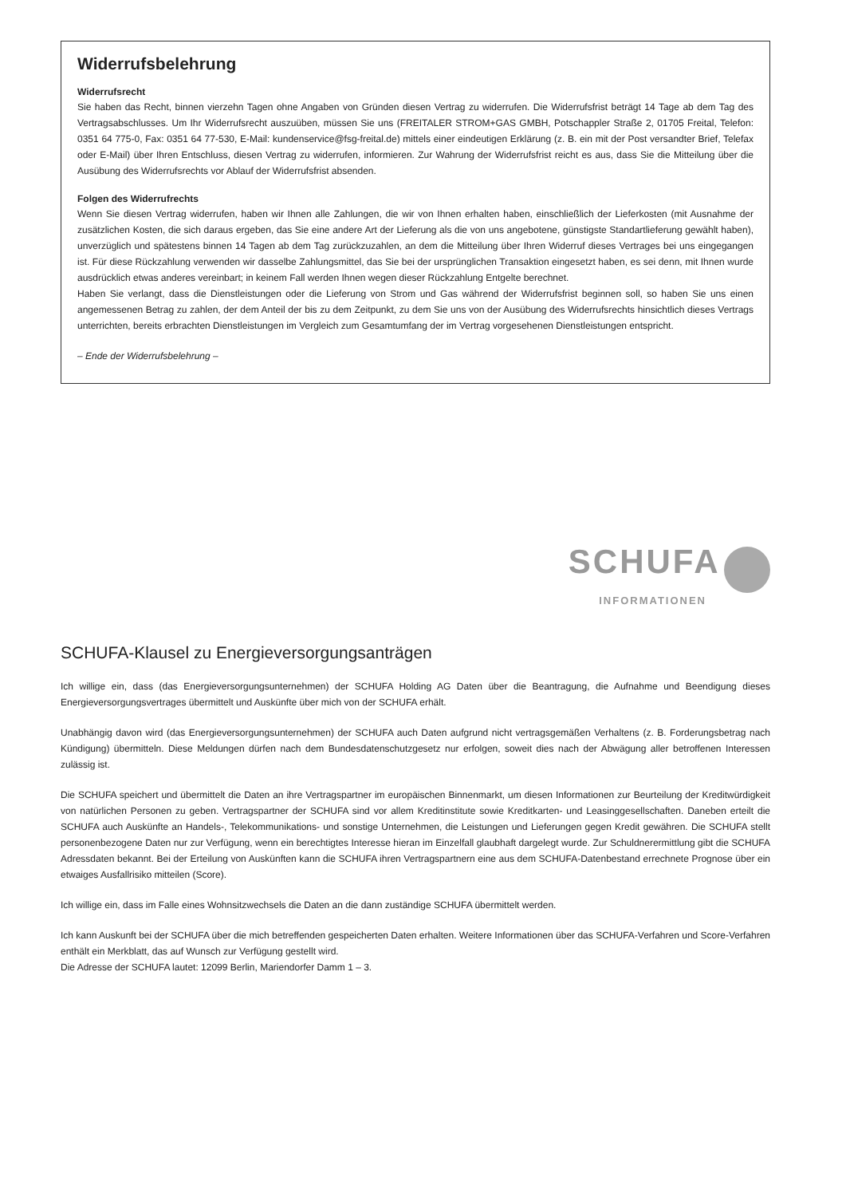Widerrufsbelehrung
Widerrufsrecht
Sie haben das Recht, binnen vierzehn Tagen ohne Angaben von Gründen diesen Vertrag zu widerrufen. Die Widerrufsfrist beträgt 14 Tage ab dem Tag des Vertragsabschlusses. Um Ihr Widerrufsrecht auszuüben, müssen Sie uns (FREITALER STROM+GAS GMBH, Potschappler Straße 2, 01705 Freital, Telefon: 0351 64 775-0, Fax: 0351 64 77-530, E-Mail: kundenservice@fsg-freital.de) mittels einer eindeutigen Erklärung (z. B. ein mit der Post versandter Brief, Telefax oder E-Mail) über Ihren Entschluss, diesen Vertrag zu widerrufen, informieren. Zur Wahrung der Widerrufsfrist reicht es aus, dass Sie die Mitteilung über die Ausübung des Widerrufsrechts vor Ablauf der Widerrufsfrist absenden.
Folgen des Widerrufrechts
Wenn Sie diesen Vertrag widerrufen, haben wir Ihnen alle Zahlungen, die wir von Ihnen erhalten haben, einschließlich der Lieferkosten (mit Ausnahme der zusätzlichen Kosten, die sich daraus ergeben, das Sie eine andere Art der Lieferung als die von uns angebotene, günstigste Standartlieferung gewählt haben), unverzüglich und spätestens binnen 14 Tagen ab dem Tag zurückzuzahlen, an dem die Mitteilung über Ihren Widerruf dieses Vertrages bei uns eingegangen ist. Für diese Rückzahlung verwenden wir dasselbe Zahlungsmittel, das Sie bei der ursprünglichen Transaktion eingesetzt haben, es sei denn, mit Ihnen wurde ausdrücklich etwas anderes vereinbart; in keinem Fall werden Ihnen wegen dieser Rückzahlung Entgelte berechnet.
Haben Sie verlangt, dass die Dienstleistungen oder die Lieferung von Strom und Gas während der Widerrufsfrist beginnen soll, so haben Sie uns einen angemessenen Betrag zu zahlen, der dem Anteil der bis zu dem Zeitpunkt, zu dem Sie uns von der Ausübung des Widerrufsrechts hinsichtlich dieses Vertrags unterrichten, bereits erbrachten Dienstleistungen im Vergleich zum Gesamtumfang der im Vertrag vorgesehenen Dienstleistungen entspricht.
– Ende der Widerrufsbelehrung –
SCHUFA
INFORMATIONEN
SCHUFA-Klausel zu Energieversorgungsanträgen
Ich willige ein, dass (das Energieversorgungsunternehmen) der SCHUFA Holding AG Daten über die Beantragung, die Aufnahme und Beendigung dieses Energieversorgungsvertrages übermittelt und Auskünfte über mich von der SCHUFA erhält.
Unabhängig davon wird (das Energieversorgungsunternehmen) der SCHUFA auch Daten aufgrund nicht vertragsgemäßen Verhaltens (z. B. Forderungsbetrag nach Kündigung) übermitteln. Diese Meldungen dürfen nach dem Bundesdatenschutzgesetz nur erfolgen, soweit dies nach der Abwägung aller betroffenen Interessen zulässig ist.
Die SCHUFA speichert und übermittelt die Daten an ihre Vertragspartner im europäischen Binnenmarkt, um diesen Informationen zur Beurteilung der Kreditwürdigkeit von natürlichen Personen zu geben. Vertragspartner der SCHUFA sind vor allem Kreditinstitute sowie Kreditkarten- und Leasinggesellschaften. Daneben erteilt die SCHUFA auch Auskünfte an Handels-, Telekommunikations- und sonstige Unternehmen, die Leistungen und Lieferungen gegen Kredit gewähren. Die SCHUFA stellt personenbezogene Daten nur zur Verfügung, wenn ein berechtigtes Interesse hieran im Einzelfall glaubhaft dargelegt wurde. Zur Schuldnerermittlung gibt die SCHUFA Adressdaten bekannt. Bei der Erteilung von Auskünften kann die SCHUFA ihren Vertragspartnern eine aus dem SCHUFA-Datenbestand errechnete Prognose über ein etwaiges Ausfallrisiko mitteilen (Score).
Ich willige ein, dass im Falle eines Wohnsitzwechsels die Daten an die dann zuständige SCHUFA übermittelt werden.
Ich kann Auskunft bei der SCHUFA über die mich betreffenden gespeicherten Daten erhalten. Weitere Informationen über das SCHUFA-Verfahren und Score-Verfahren enthält ein Merkblatt, das auf Wunsch zur Verfügung gestellt wird.
Die Adresse der SCHUFA lautet: 12099 Berlin, Mariendorfer Damm 1 – 3.